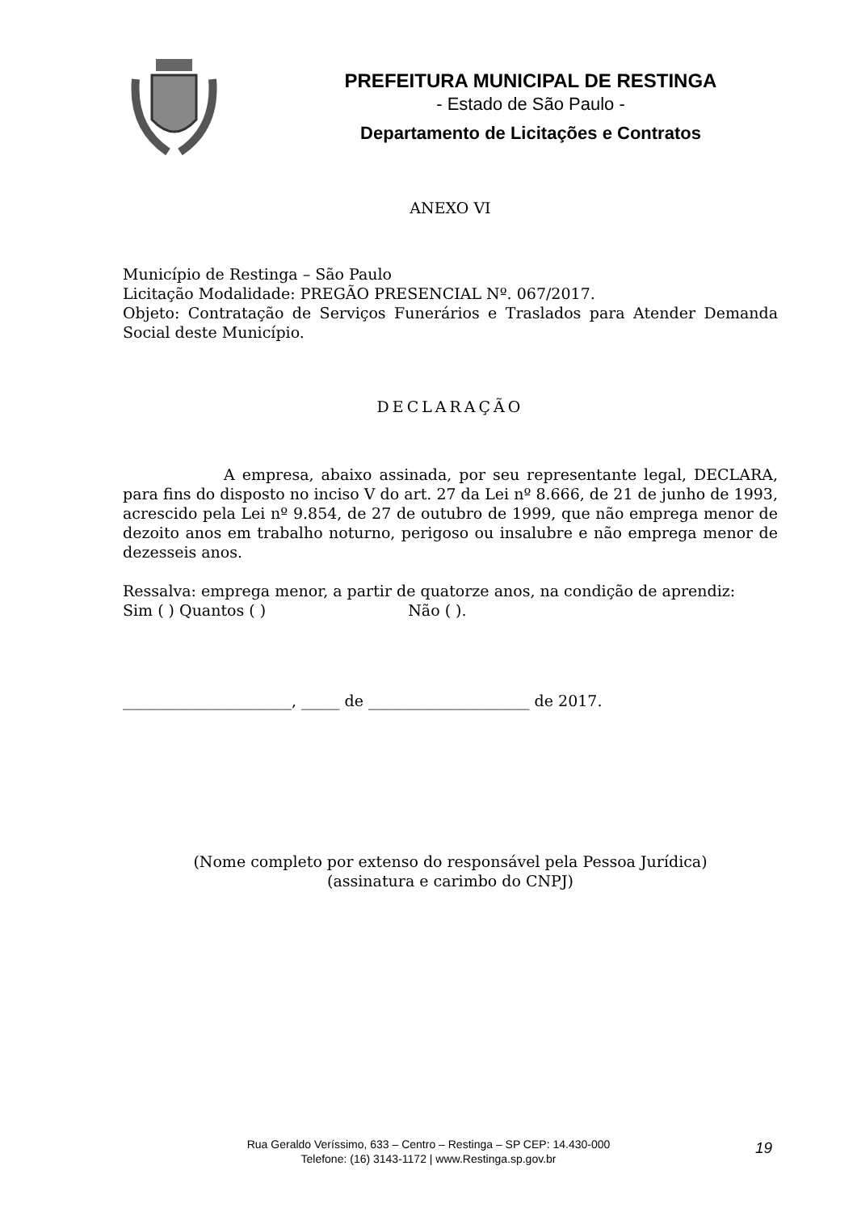PREFEITURA MUNICIPAL DE RESTINGA
- Estado de São Paulo -
Departamento de Licitações e Contratos
ANEXO VI
Município de Restinga – São Paulo
Licitação Modalidade: PREGÃO PRESENCIAL Nº. 067/2017.
Objeto: Contratação de Serviços Funerários e Traslados para Atender Demanda Social deste Município.
DECLARAÇÃO
A empresa, abaixo assinada, por seu representante legal, DECLARA, para fins do disposto no inciso V do art. 27 da Lei nº 8.666, de 21 de junho de 1993, acrescido pela Lei nº 9.854, de 27 de outubro de 1999, que não emprega menor de dezoito anos em trabalho noturno, perigoso ou insalubre e não emprega menor de dezesseis anos.
Ressalva: emprega menor, a partir de quatorze anos, na condição de aprendiz:
Sim ( ) Quantos ( ) Não ( ).
______________________, _____ de _____________________ de 2017.
(Nome completo por extenso do responsável pela Pessoa Jurídica)
(assinatura e carimbo do CNPJ)
Rua Geraldo Veríssimo, 633 – Centro – Restinga – SP CEP: 14.430-000
Telefone: (16) 3143-1172 | www.Restinga.sp.gov.br
19